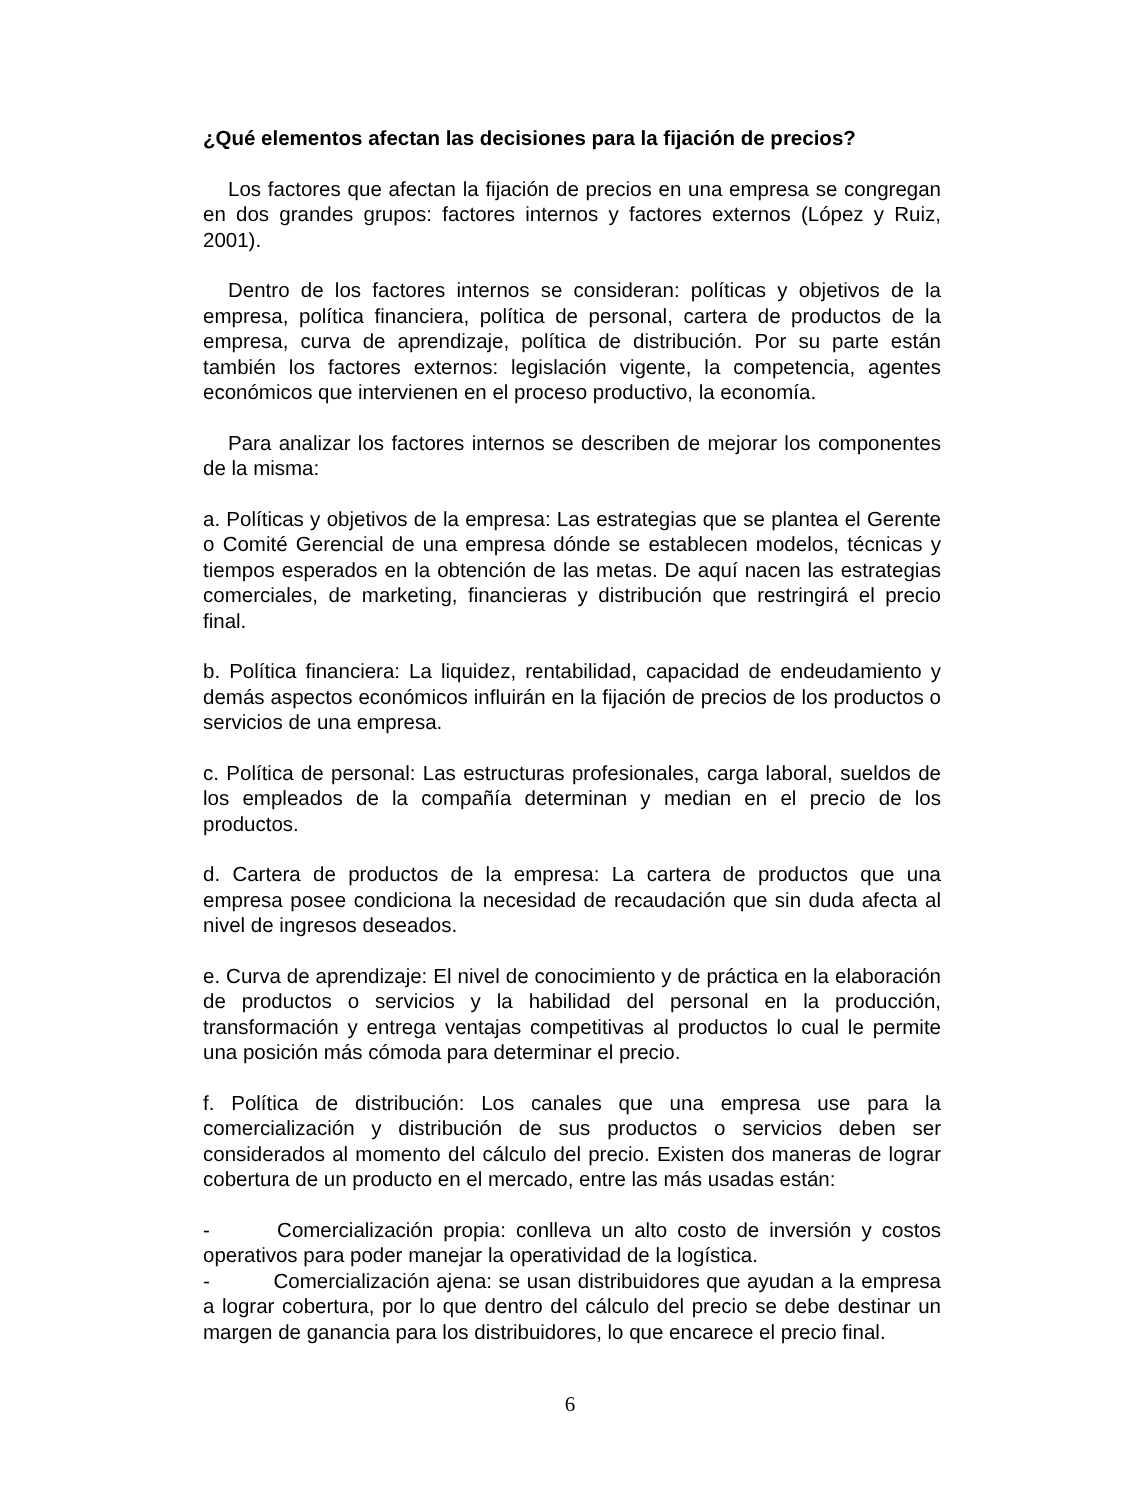¿Qué elementos afectan las decisiones para la fijación de precios?
Los factores que afectan la fijación de precios en una empresa se congregan en dos grandes grupos: factores internos y factores externos (López y Ruiz, 2001).
Dentro de los factores internos se consideran: políticas y objetivos de la empresa, política financiera, política de personal, cartera de productos de la empresa, curva de aprendizaje, política de distribución. Por su parte están también los factores externos: legislación vigente, la competencia, agentes económicos que intervienen en el proceso productivo, la economía.
Para analizar los factores internos se describen de mejorar los componentes de la misma:
a. Políticas y objetivos de la empresa: Las estrategias que se plantea el Gerente o Comité Gerencial de una empresa dónde se establecen modelos, técnicas y tiempos esperados en la obtención de las metas. De aquí nacen las estrategias comerciales, de marketing, financieras y distribución que restringirá el precio final.
b. Política financiera: La liquidez, rentabilidad, capacidad de endeudamiento y demás aspectos económicos influirán en la fijación de precios de los productos o servicios de una empresa.
c. Política de personal: Las estructuras profesionales, carga laboral, sueldos de los empleados de la compañía determinan y median en el precio de los productos.
d. Cartera de productos de la empresa: La cartera de productos que una empresa posee condiciona la necesidad de recaudación que sin duda afecta al nivel de ingresos deseados.
e. Curva de aprendizaje: El nivel de conocimiento y de práctica en la elaboración de productos o servicios y la habilidad del personal en la producción, transformación y entrega ventajas competitivas al productos lo cual le permite una posición más cómoda para determinar el precio.
f. Política de distribución: Los canales que una empresa use para la comercialización y distribución de sus productos o servicios deben ser considerados al momento del cálculo del precio. Existen dos maneras de lograr cobertura de un producto en el mercado, entre las más usadas están:
- Comercialización propia: conlleva un alto costo de inversión y costos operativos para poder manejar la operatividad de la logística.
- Comercialización ajena: se usan distribuidores que ayudan a la empresa a lograr cobertura, por lo que dentro del cálculo del precio se debe destinar un margen de ganancia para los distribuidores, lo que encarece el precio final.
6